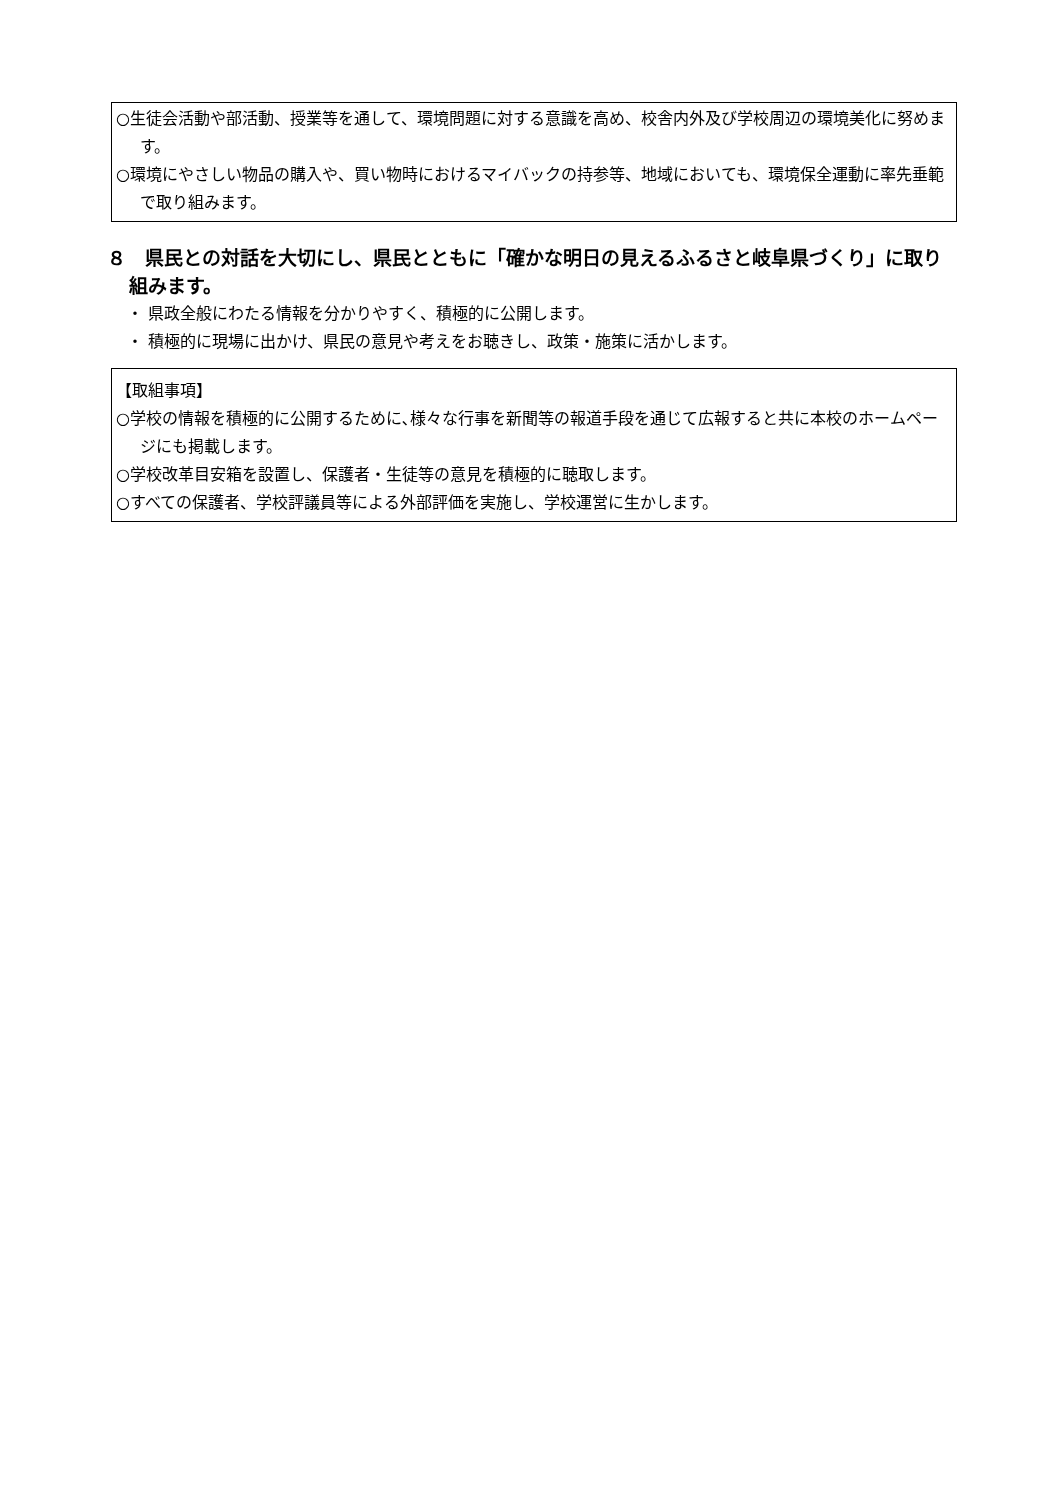○生徒会活動や部活動、授業等を通して、環境問題に対する意識を高め、校舎内外及び学校周辺の環境美化に努めます。
○環境にやさしい物品の購入や、買い物時におけるマイバックの持参等、地域においても、環境保全運動に率先垂範で取り組みます。
８　県民との対話を大切にし、県民とともに「確かな明日の見えるふるさと岐阜県づくり」に取り組みます。
・ 県政全般にわたる情報を分かりやすく、積極的に公開します。
・ 積極的に現場に出かけ、県民の意見や考えをお聴きし、政策・施策に活かします。
【取組事項】
○学校の情報を積極的に公開するために､様々な行事を新聞等の報道手段を通じて広報すると共に本校のホームページにも掲載します。
○学校改革目安箱を設置し、保護者・生徒等の意見を積極的に聴取します。
○すべての保護者、学校評議員等による外部評価を実施し、学校運営に生かします。